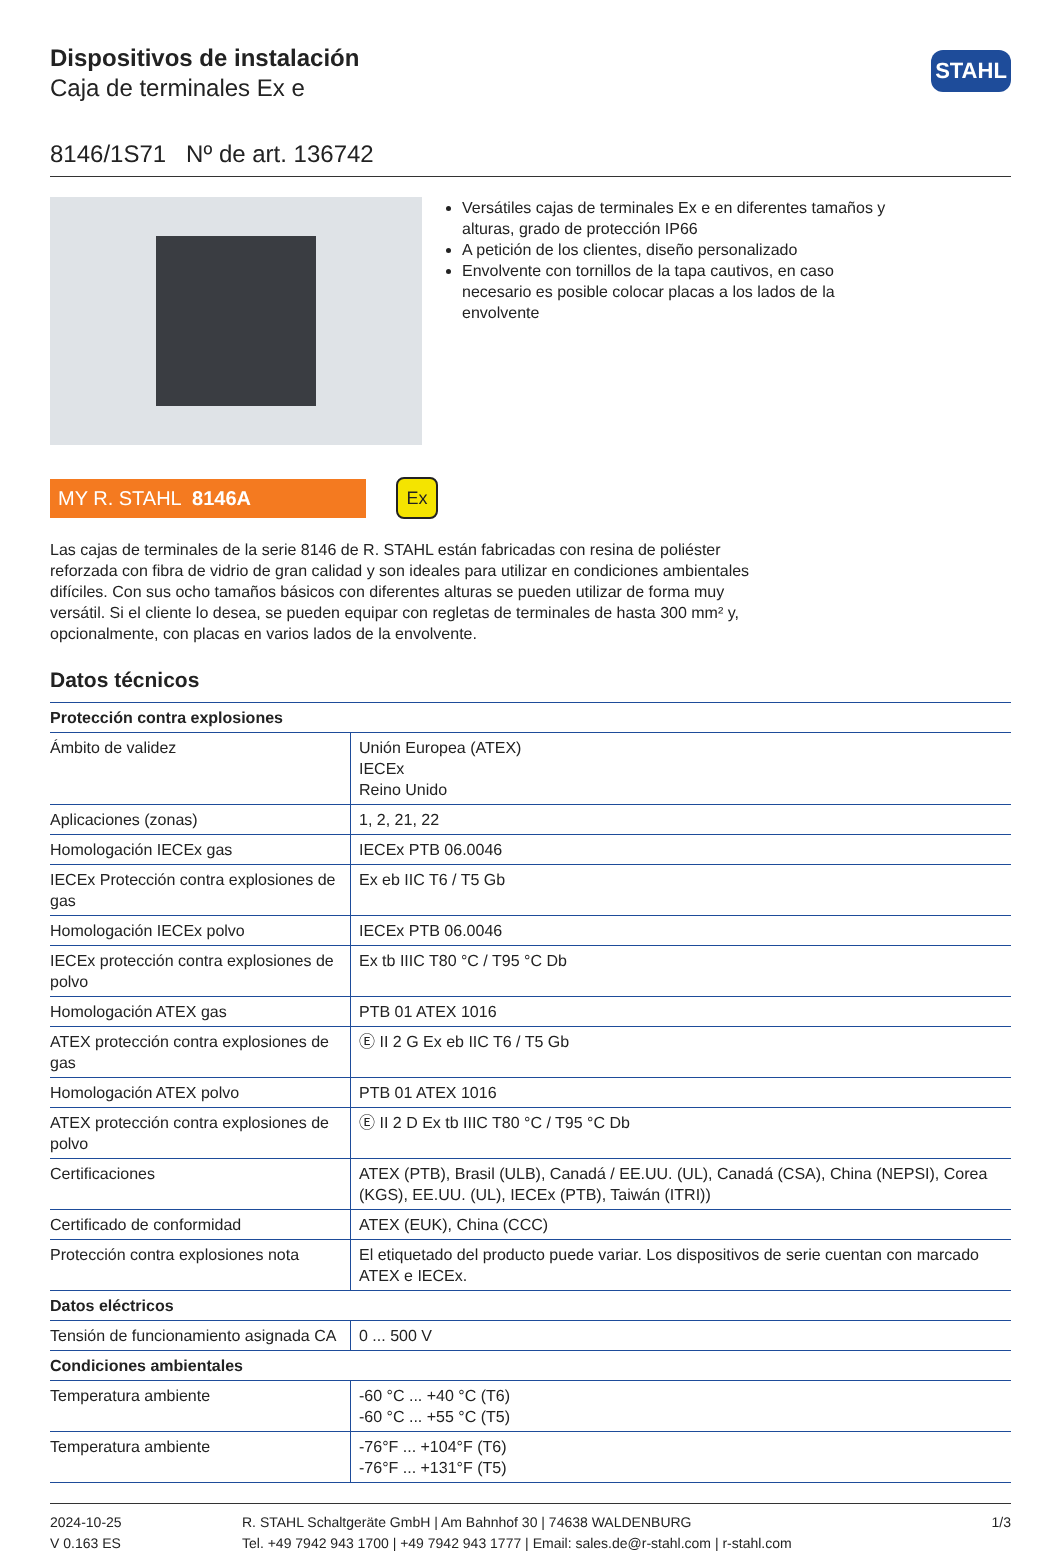STAHL
Dispositivos de instalación
Caja de terminales Ex e
8146/1S71 Nº de art. 136742
Versátiles cajas de terminales Ex e en diferentes tamaños y alturas, grado de protección IP66
A petición de los clientes, diseño personalizado
Envolvente con tornillos de la tapa cautivos, en caso necesario es posible colocar placas a los lados de la envolvente
MY R. STAHL 8146A
Ex
Las cajas de terminales de la serie 8146 de R. STAHL están fabricadas con resina de poliéster reforzada con fibra de vidrio de gran calidad y son ideales para utilizar en condiciones ambientales difíciles. Con sus ocho tamaños básicos con diferentes alturas se pueden utilizar de forma muy versátil. Si el cliente lo desea, se pueden equipar con regletas de terminales de hasta 300 mm² y, opcionalmente, con placas en varios lados de la envolvente.
Datos técnicos
| Protección contra explosiones | |
| --- | --- |
| Ámbito de validez | Unión Europea (ATEX) IECEx Reino Unido |
| Aplicaciones (zonas) | 1, 2, 21, 22 |
| Homologación IECEx gas | IECEx PTB 06.0046 |
| IECEx Protección contra explosiones de gas | Ex eb IIC T6 / T5 Gb |
| Homologación IECEx polvo | IECEx PTB 06.0046 |
| IECEx protección contra explosiones de polvo | Ex tb IIIC T80 °C / T95 °C Db |
| Homologación ATEX gas | PTB 01 ATEX 1016 |
| ATEX protección contra explosiones de gas | Ⓔ II 2 G Ex eb IIC T6 / T5 Gb |
| Homologación ATEX polvo | PTB 01 ATEX 1016 |
| ATEX protección contra explosiones de polvo | Ⓔ II 2 D Ex tb IIIC T80 °C / T95 °C Db |
| Certificaciones | ATEX (PTB), Brasil (ULB), Canadá / EE.UU. (UL), Canadá (CSA), China (NEPSI), Corea (KGS), EE.UU. (UL), IECEx (PTB), Taiwán (ITRI)) |
| Certificado de conformidad | ATEX (EUK), China (CCC) |
| Protección contra explosiones nota | El etiquetado del producto puede variar. Los dispositivos de serie cuentan con marcado ATEX e IECEx. |
| Datos eléctricos | |
| Tensión de funcionamiento asignada CA | 0 ... 500 V |
| Condiciones ambientales | |
| Temperatura ambiente | -60 °C ... +40 °C (T6) -60 °C ... +55 °C (T5) |
| Temperatura ambiente | -76°F ... +104°F (T6) -76°F ... +131°F (T5) |
2024-10-25
V 0.163 ES
R. STAHL Schaltgeräte GmbH | Am Bahnhof 30 | 74638 WALDENBURG
Tel. +49 7942 943 1700 | +49 7942 943 1777 | Email: sales.de@r-stahl.com | r-stahl.com
1/3